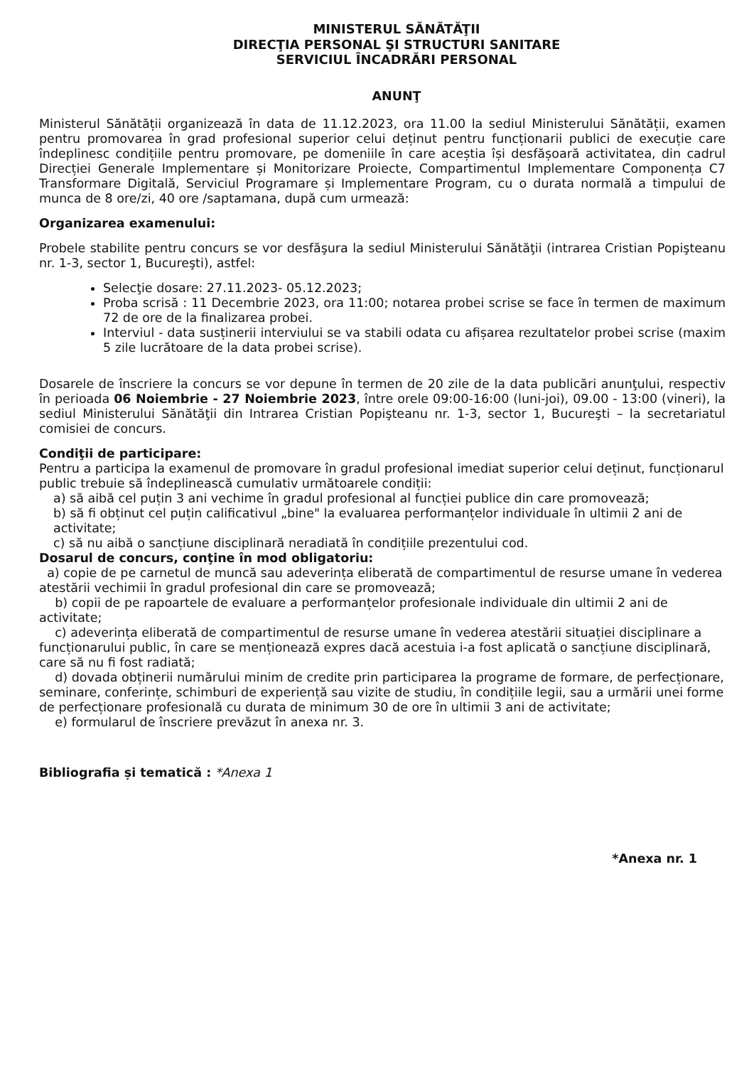MINISTERUL SĂNĂTĂŢII
DIRECŢIA PERSONAL ŞI STRUCTURI SANITARE
SERVICIUL ÎNCADRĂRI PERSONAL
ANUNŢ
Ministerul Sănătății organizează în data de 11.12.2023, ora 11.00 la sediul Ministerului Sănătății, examen pentru promovarea în grad profesional superior celui deținut pentru funcționarii publici de execuție care îndeplinesc condițiile pentru promovare, pe domeniile în care aceștia își desfășoară activitatea, din cadrul Direcției Generale Implementare și Monitorizare Proiecte, Compartimentul Implementare Componența C7 Transformare Digitală, Serviciul Programare și Implementare Program, cu o durata normală a timpului de munca de 8 ore/zi, 40 ore /saptamana, după cum urmează:
Organizarea examenului:
Probele stabilite pentru concurs se vor desfăşura la sediul Ministerului Sănătăţii (intrarea Cristian Popişteanu nr. 1-3, sector 1, Bucureşti), astfel:
Selecţie dosare: 27.11.2023- 05.12.2023;
Proba scrisă : 11 Decembrie 2023, ora 11:00; notarea probei scrise se face în termen de maximum 72 de ore de la finalizarea probei.
Interviul - data susținerii interviului se va stabili odata cu afișarea rezultatelor probei scrise (maxim 5 zile lucrătoare de la data probei scrise).
Dosarele de înscriere la concurs se vor depune în termen de 20 zile de la data publicări anunţului, respectiv în perioada 06 Noiembrie - 27 Noiembrie 2023, între orele 09:00-16:00 (luni-joi), 09.00 - 13:00 (vineri), la sediul Ministerului Sănătăţii din Intrarea Cristian Popişteanu nr. 1-3, sector 1, Bucureşti – la secretariatul comisiei de concurs.
Condiţii de participare:
Pentru a participa la examenul de promovare în gradul profesional imediat superior celui deținut, funcționarul public trebuie să îndeplinească cumulativ următoarele condiții:
a) să aibă cel puțin 3 ani vechime în gradul profesional al funcției publice din care promovează;
b) să fi obținut cel puțin calificativul „bine" la evaluarea performanțelor individuale în ultimii 2 ani de activitate;
c) să nu aibă o sancțiune disciplinară neradiată în condițiile prezentului cod.
Dosarul de concurs, conţine în mod obligatoriu:
a) copie de pe carnetul de muncă sau adeverința eliberată de compartimentul de resurse umane în vederea atestării vechimii în gradul profesional din care se promovează;
b) copii de pe rapoartele de evaluare a performanțelor profesionale individuale din ultimii 2 ani de activitate;
c) adeverința eliberată de compartimentul de resurse umane în vederea atestării situației disciplinare a funcționarului public, în care se menționează expres dacă acestuia i-a fost aplicată o sancțiune disciplinară, care să nu fi fost radiată;
d) dovada obținerii numărului minim de credite prin participarea la programe de formare, de perfecționare, seminare, conferințe, schimburi de experiență sau vizite de studiu, în condițiile legii, sau a urmării unei forme de perfecționare profesională cu durata de minimum 30 de ore în ultimii 3 ani de activitate;
e) formularul de înscriere prevăzut în anexa nr. 3.
Bibliografia și tematică : *Anexa 1
*Anexa nr. 1